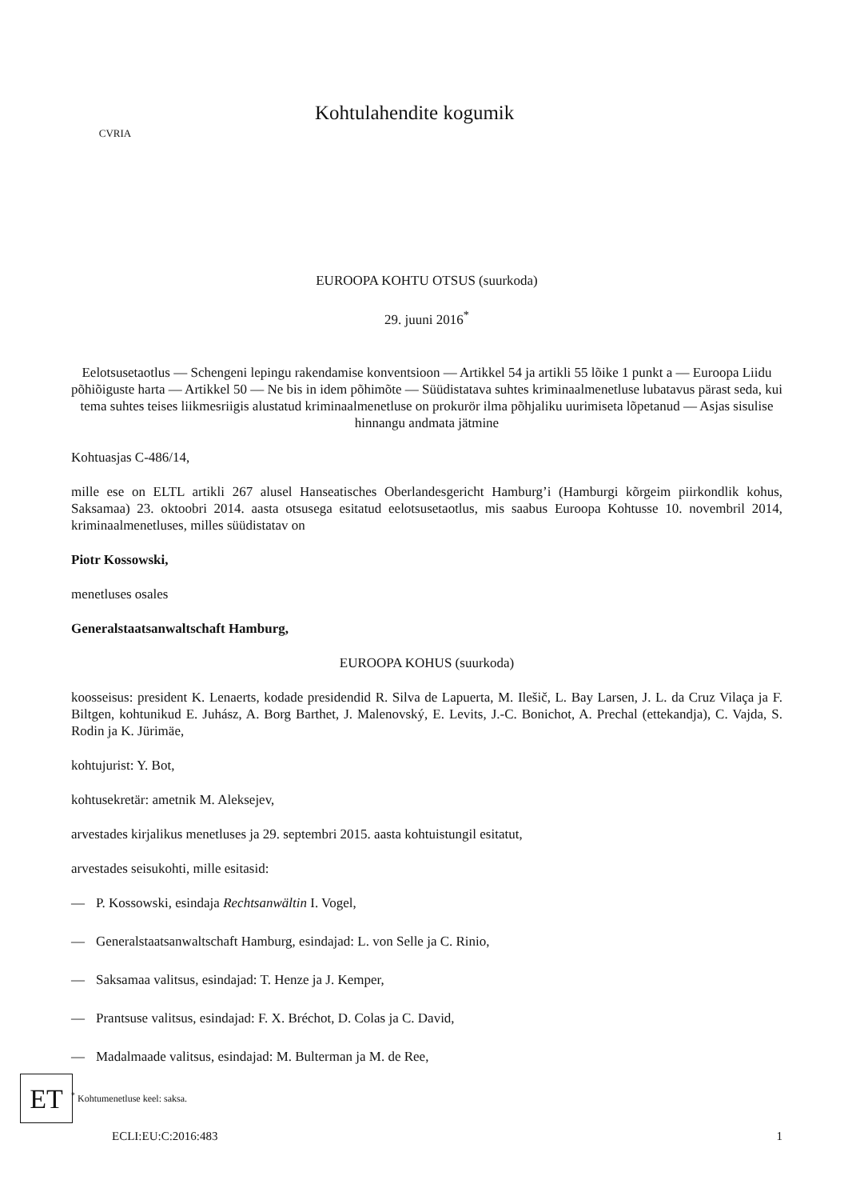CVRIA
Kohtulahendite kogumik
EUROOPA KOHTU OTSUS (suurkoda)
29. juuni 2016<sup>*</sup>
Eelotsusetaotlus — Schengeni lepingu rakendamise konventsioon — Artikkel 54 ja artikli 55 lõike 1 punkt a — Euroopa Liidu põhiõiguste harta — Artikkel 50 — Ne bis in idem põhimõte — Süüdistatava suhtes kriminaalmenetluse lubatavus pärast seda, kui tema suhtes teises liikmesriigis alustatud kriminaalmenetluse on prokurör ilma põhjaliku uurimiseta lõpetanud — Asjas sisulise hinnangu andmata jätmine
Kohtuasjas C-486/14,
mille ese on ELTL artikli 267 alusel Hanseatisches Oberlandesgericht Hamburg’i (Hamburgi kõrgeim piirkondlik kohus, Saksamaa) 23. oktoobri 2014. aasta otsusega esitatud eelotsusetaotlus, mis saabus Euroopa Kohtusse 10. novembril 2014, kriminaalmenetluses, milles süüdistatav on
Piotr Kossowski,
menetluses osales
Generalstaatsanwaltschaft Hamburg,
EUROOPA KOHUS (suurkoda)
koosseisus: president K. Lenaerts, kodade presidendid R. Silva de Lapuerta, M. Ilešič, L. Bay Larsen, J. L. da Cruz Vilaça ja F. Biltgen, kohtunikud E. Juhász, A. Borg Barthet, J. Malenovský, E. Levits, J.-C. Bonichot, A. Prechal (ettekandja), C. Vajda, S. Rodin ja K. Jürimäe,
kohtujurist: Y. Bot,
kohtusekretär: ametnik M. Aleksejev,
arvestades kirjalikus menetluses ja 29. septembri 2015. aasta kohtuistungil esitatut,
arvestades seisukohti, mille esitasid:
— P. Kossowski, esindaja Rechtsanwältin I. Vogel,
— Generalstaatsanwaltschaft Hamburg, esindajad: L. von Selle ja C. Rinio,
— Saksamaa valitsus, esindajad: T. Henze ja J. Kemper,
— Prantsuse valitsus, esindajad: F. X. Bréchot, D. Colas ja C. David,
— Madalmaade valitsus, esindajad: M. Bulterman ja M. de Ree,
<sup>*</sup> Kohtumenetluse keel: saksa.
ET
ECLI:EU:C:2016:483 1